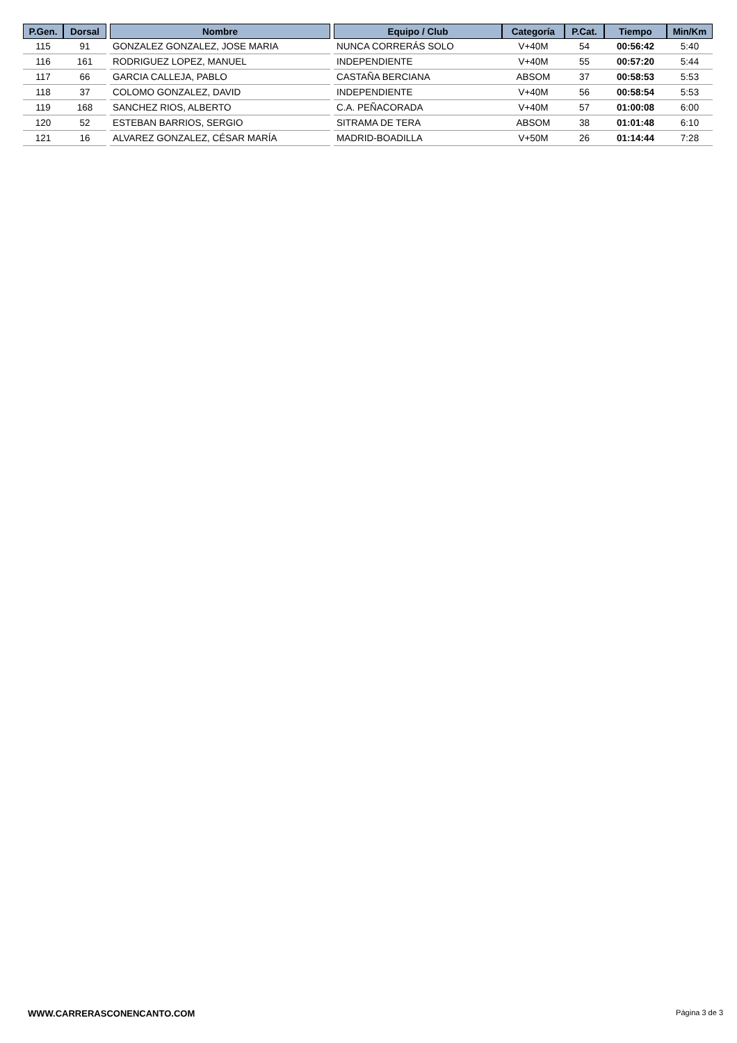| P.Gen. | Dorsal | | Nombre | | Equipo / Club | Categoría | P.Cat. | Tiempo | Min/Km |
| --- | --- | --- | --- | --- | --- | --- | --- | --- | --- |
| 115 | 91 | | GONZALEZ GONZALEZ, JOSE MARIA | | NUNCA CORRERÁS SOLO | V+40M | 54 | 00:56:42 | 5:40 |
| 116 | 161 | | RODRIGUEZ LOPEZ, MANUEL | | INDEPENDIENTE | V+40M | 55 | 00:57:20 | 5:44 |
| 117 | 66 | | GARCIA CALLEJA, PABLO | | CASTAÑA BERCIANA | ABSOM | 37 | 00:58:53 | 5:53 |
| 118 | 37 | | COLOMO GONZALEZ, DAVID | | INDEPENDIENTE | V+40M | 56 | 00:58:54 | 5:53 |
| 119 | 168 | | SANCHEZ RIOS, ALBERTO | | C.A. PEÑACORADA | V+40M | 57 | 01:00:08 | 6:00 |
| 120 | 52 | | ESTEBAN BARRIOS, SERGIO | | SITRAMA DE TERA | ABSOM | 38 | 01:01:48 | 6:10 |
| 121 | 16 | | ALVAREZ GONZALEZ, CÉSAR MARÍA | | MADRID-BOADILLA | V+50M | 26 | 01:14:44 | 7:28 |
WWW.CARRERASCONENCANTO.COM Página 3 de 3